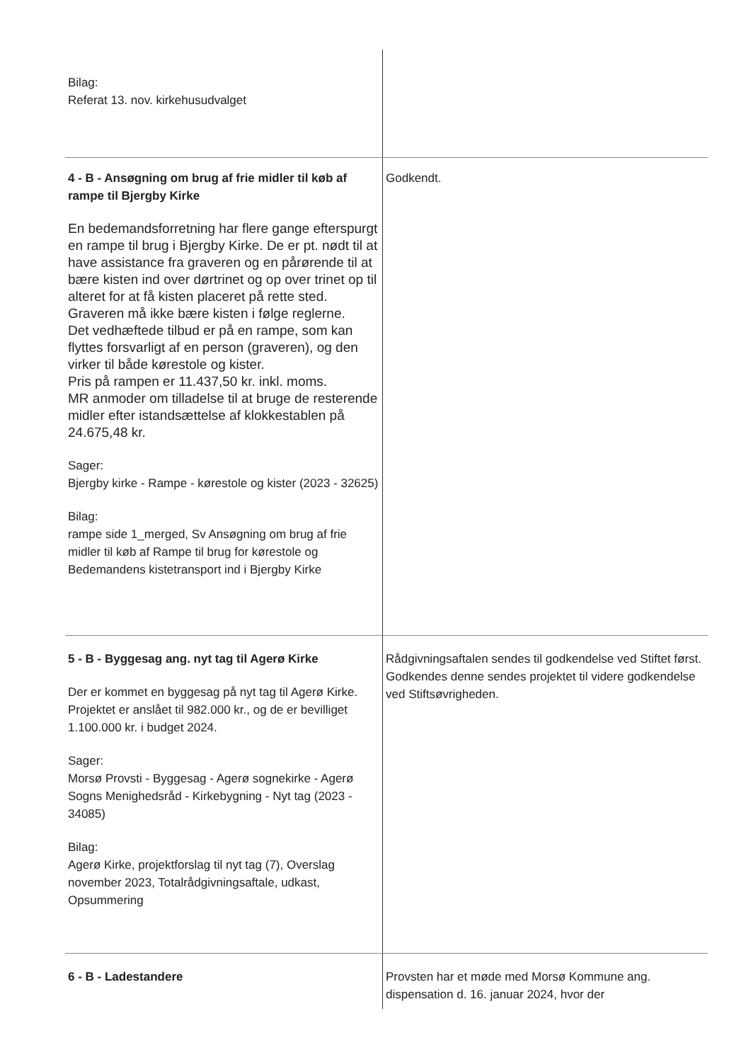| Bilag: Referat 13. nov. kirkehusudvalget | |
| 4 - B - Ansøgning om brug af frie midler til køb af rampe til Bjergby Kirke En bedemandsforretning har flere gange efterspurgt en rampe til brug i Bjergby Kirke. De er pt. nødt til at have assistance fra graveren og en pårørende til at bære kisten ind over dørtrinet og op over trinet op til alteret for at få kisten placeret på rette sted. Graveren må ikke bære kisten i følge reglerne. Det vedhæftede tilbud er på en rampe, som kan flyttes forsvarligt af en person (graveren), og den virker til både kørestole og kister. Pris på rampen er 11.437,50 kr. inkl. moms. MR anmoder om tilladelse til at bruge de resterende midler efter istandsættelse af klokkestablen på 24.675,48 kr. Sager: Bjergby kirke - Rampe - kørestole og kister (2023 - 32625) Bilag: rampe side 1_merged, Sv Ansøgning om brug af frie midler til køb af Rampe til brug for kørestole og Bedemandens kistetransport ind i Bjergby Kirke | Godkendt. |
| 5 - B - Byggesag ang. nyt tag til Agerø Kirke Der er kommet en byggesag på nyt tag til Agerø Kirke. Projektet er anslået til 982.000 kr., og de er bevilliget 1.100.000 kr. i budget 2024. Sager: Morsø Provsti - Byggesag - Agerø sognekirke - Agerø Sogns Menighedsråd - Kirkebygning - Nyt tag (2023 - 34085) Bilag: Agerø Kirke, projektforslag til nyt tag (7), Overslag november 2023, Totalrådgivningsaftale, udkast, Opsummering | Rådgivningsaftalen sendes til godkendelse ved Stiftet først. Godkendes denne sendes projektet til videre godkendelse ved Stiftsøvrigheden. |
| 6 - B - Ladestandere | Provsten har et møde med Morsø Kommune ang. dispensation d. 16. januar 2024, hvor der |